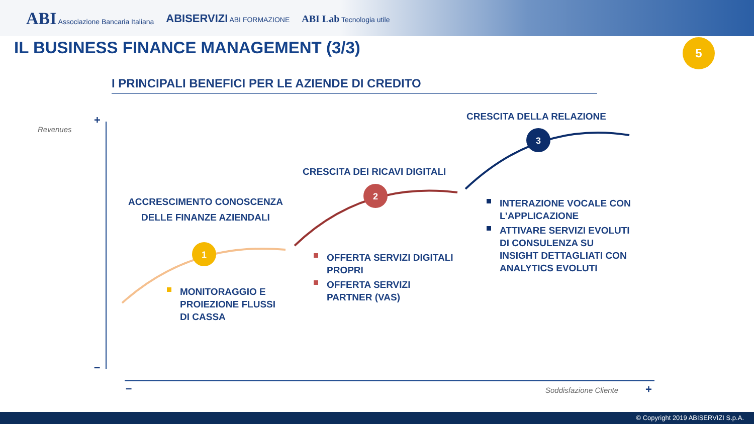ABI Associazione Bancaria Italiana
ABISERVIZI ABI FORMAZIONE
ABI Lab Tecnologia utile
IL BUSINESS FINANCE MANAGEMENT (3/3)
5
I PRINCIPALI BENEFICI PER LE AZIENDE DI CREDITO
1
2
3
+
–
– +
Revenues
Soddisfazione Cliente
ACCRESCIMENTO CONOSCENZA DELLE FINANZE AZIENDALI
CRESCITA DEI RICAVI DIGITALI
CRESCITA DELLA RELAZIONE
MONITORAGGIO E PROIEZIONE FLUSSI DI CASSA
OFFERTA SERVIZI DIGITALI PROPRI
OFFERTA SERVIZI PARTNER (VAS)
INTERAZIONE VOCALE CON L’APPLICAZIONE
ATTIVARE SERVIZI EVOLUTI DI CONSULENZA SU INSIGHT DETTAGLIATI CON ANALYTICS EVOLUTI
© Copyright 2019 ABISERVIZI S.p.A.